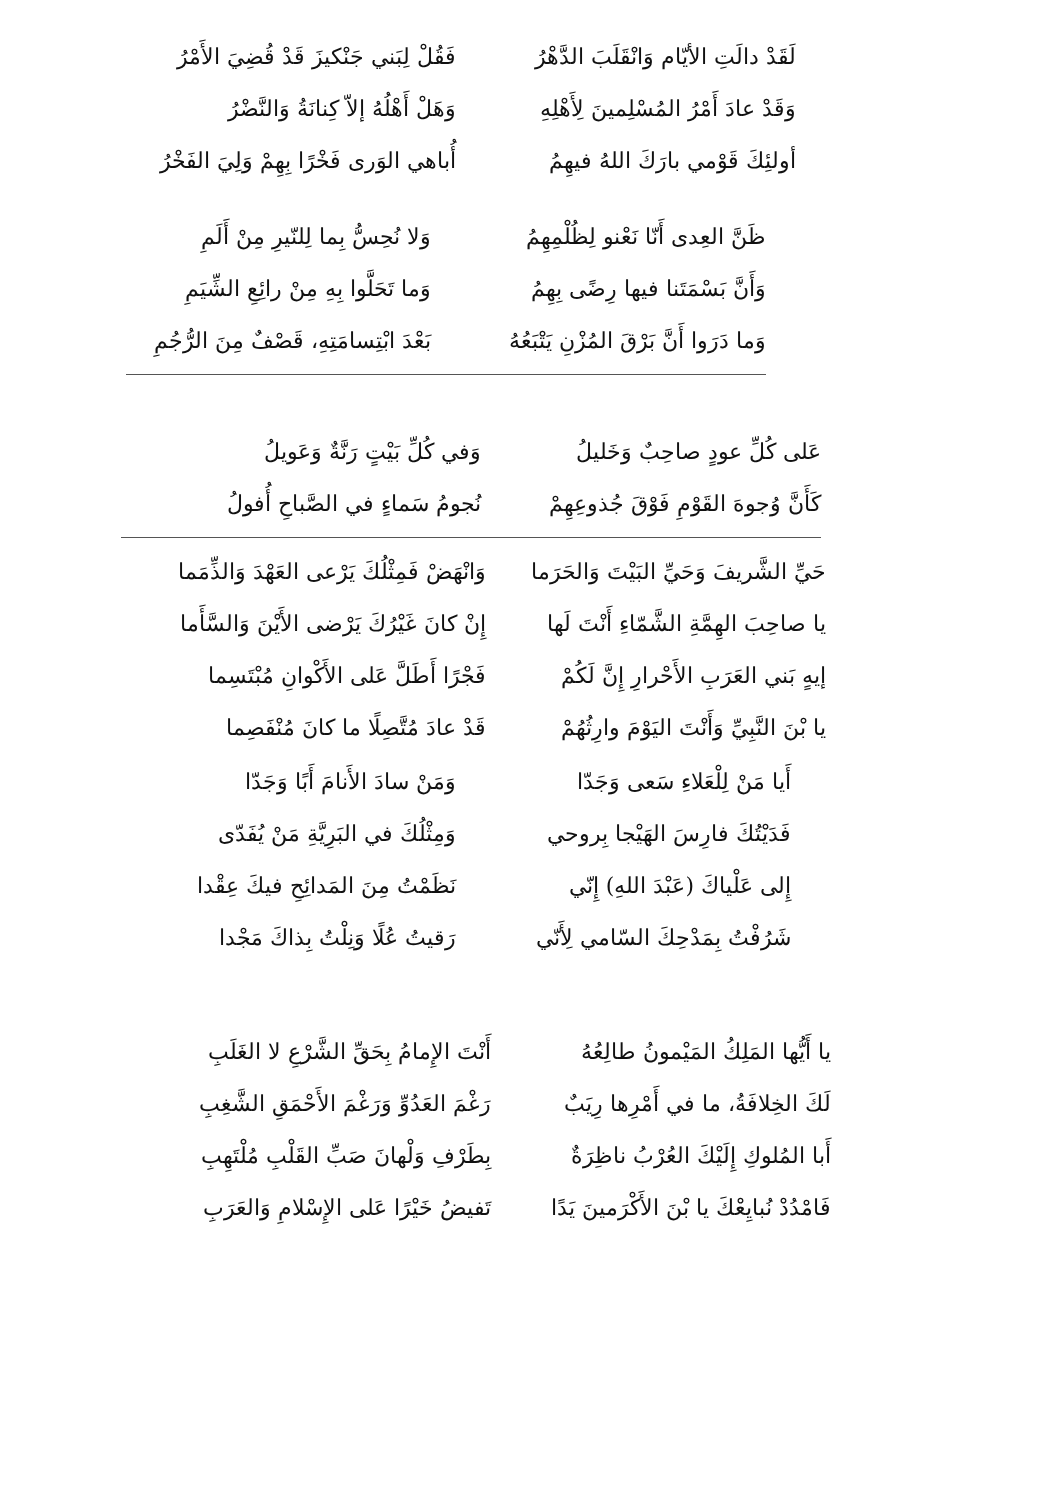لَقَدْ دالَتِ الأيّام وَانْقَلَبَ الدَّهْرُ
فَقُلْ لِبَني جَنْكيزَ قَدْ قُضِيَ الأَمْرُ
وَقَدْ عادَ أَمْرُ المُسْلِمينَ لِأَهْلِهِ
وَهَلْ أَهْلُهُ إلاّ كِنانَةُ وَالنَّضْرُ
أولئِكَ قَوْمي بارَكَ اللهُ فيهِمُ
أُباهي الوَرى فَخْرًا بِهِمْ وَلِيَ الفَخْرُ
ظَنَّ العِدى أَنّا نَعْنو لِظُلْمِهِمُ
وَلا نُحِسُّ بِما لِلنّيرِ مِنْ أَلَمِ
وَأَنَّ بَسْمَتَنا فيها رِضًى بِهِمُ
وَما تَحَلَّوا بِهِ مِنْ رائِعِ الشِّيَمِ
وَما دَرَوا أَنَّ بَرْقَ المُزْنِ يَتْبَعُهُ
بَعْدَ ابْتِسامَتِهِ، قَصْفٌ مِنَ الرُّجُمِ
عَلى كُلِّ عودٍ صاحِبٌ وَخَليلُ
وَفي كُلِّ بَيْتٍ رَنَّةٌ وَعَويلُ
كَأَنَّ وُجوهَ القَوْمِ فَوْقَ جُذوعِهِمْ
نُجومُ سَماءٍ في الصَّباحِ أُفولُ
حَيِّ الشَّريفَ وَحَيِّ البَيْتَ وَالحَرَما
وَانْهَضْ فَمِثْلُكَ يَرْعى العَهْدَ وَالذِّمَما
يا صاحِبَ الهِمَّةِ الشَّمّاءِ أَنْتَ لَها
إِنْ كانَ غَيْرُكَ يَرْضى الأَيْنَ وَالسَّأَما
إيهٍ بَني العَرَبِ الأَحْرارِ إِنَّ لَكُمْ
فَجْرًا أَطَلَّ عَلى الأَكْوانِ مُبْتَسِما
يا بْنَ النَّبِيِّ وَأَنْتَ اليَوْمَ وارِثُهُمْ
قَدْ عادَ مُتَّصِلًا ما كانَ مُنْفَصِما
أَيا مَنْ لِلْعَلاءِ سَعى وَجَدّا
وَمَنْ سادَ الأَنامَ أَبًا وَجَدّا
فَدَيْتُكَ فارِسَ الهَيْجا بِروحي
وَمِثْلُكَ في البَرِيَّةِ مَنْ يُفَدّى
إِلى عَلْياكَ (عَبْدَ اللهِ) إِنّي
نَظَمْتُ مِنَ المَدائِحِ فيكَ عِقْدا
شَرُفْتُ بِمَدْحِكَ السّامي لِأَنّي
رَقيتُ عُلًا وَنِلْتُ بِذاكَ مَجْدا
يا أَيُّها المَلِكُ المَيْمونُ طالِعُهُ
أَنْتَ الإِمامُ بِحَقِّ الشَّرْعِ لا الغَلَبِ
لَكَ الخِلافَةُ، ما في أَمْرِها رِيَبٌ
رَغْمَ العَدُوِّ وَرَغْمَ الأَحْمَقِ الشَّغِبِ
أَبا المُلوكِ إِلَيْكَ العُرْبُ ناظِرَةٌ
بِطَرْفِ وَلْهانَ صَبِّ القَلْبِ مُلْتَهِبِ
فَامْدُدْ نُبايِعْكَ يا بْنَ الأَكْرَمينَ يَدًا
تَفيضُ خَيْرًا عَلى الإِسْلامِ وَالعَرَبِ